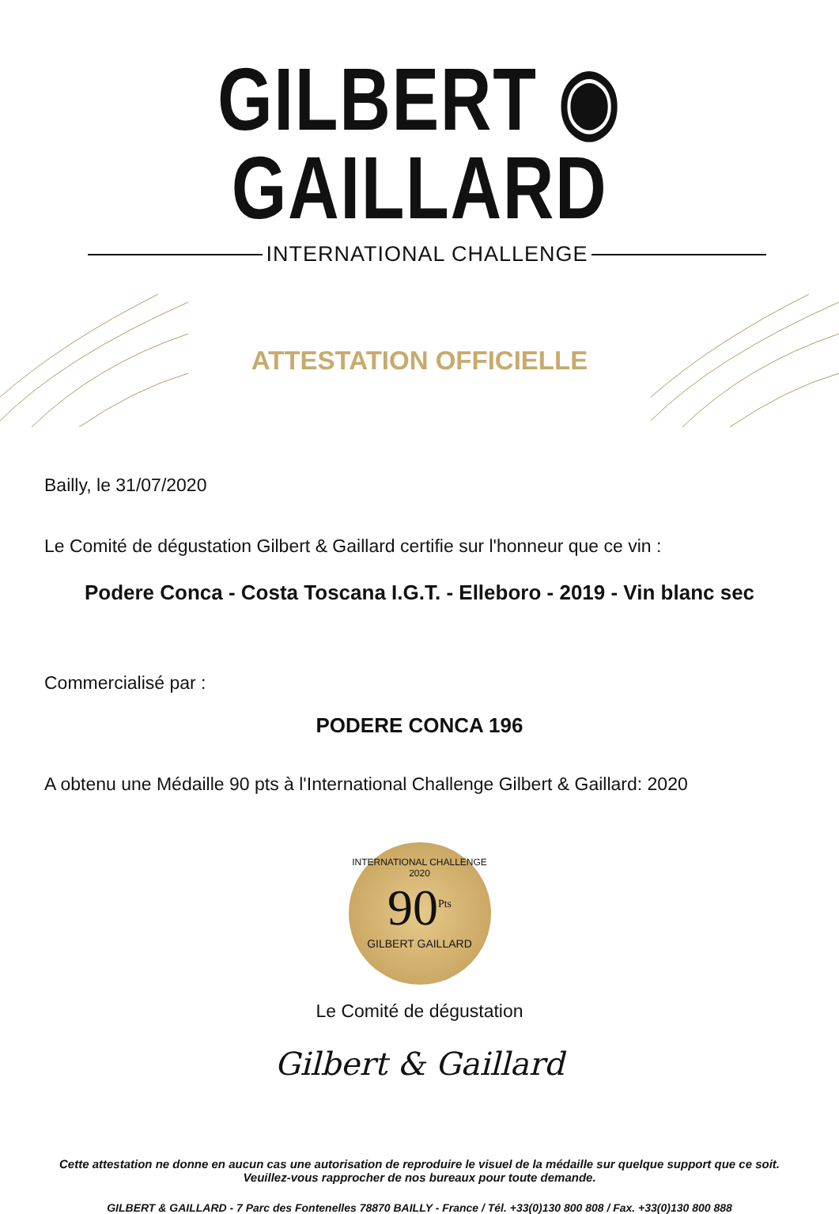GILBERT ◉ GAILLARD
INTERNATIONAL CHALLENGE
ATTESTATION OFFICIELLE
Bailly, le 31/07/2020
Le Comité de dégustation Gilbert & Gaillard certifie sur l'honneur que ce vin :
Podere Conca - Costa Toscana I.G.T. - Elleboro - 2019 - Vin blanc sec
Commercialisé par :
PODERE CONCA 196
A obtenu une Médaille 90 pts à l'International Challenge Gilbert & Gaillard: 2020
INTERNATIONAL CHALLENGE 2020
90<sup>Pts</sup>
GILBERT GAILLARD
Le Comité de dégustation
Gilbert & Gaillard
Cette attestation ne donne en aucun cas une autorisation de reproduire le visuel de la médaille sur quelque support que ce soit.
Veuillez-vous rapprocher de nos bureaux pour toute demande.
GILBERT & GAILLARD - 7 Parc des Fontenelles 78870 BAILLY - France / Tél. +33(0)130 800 808 / Fax. +33(0)130 800 888